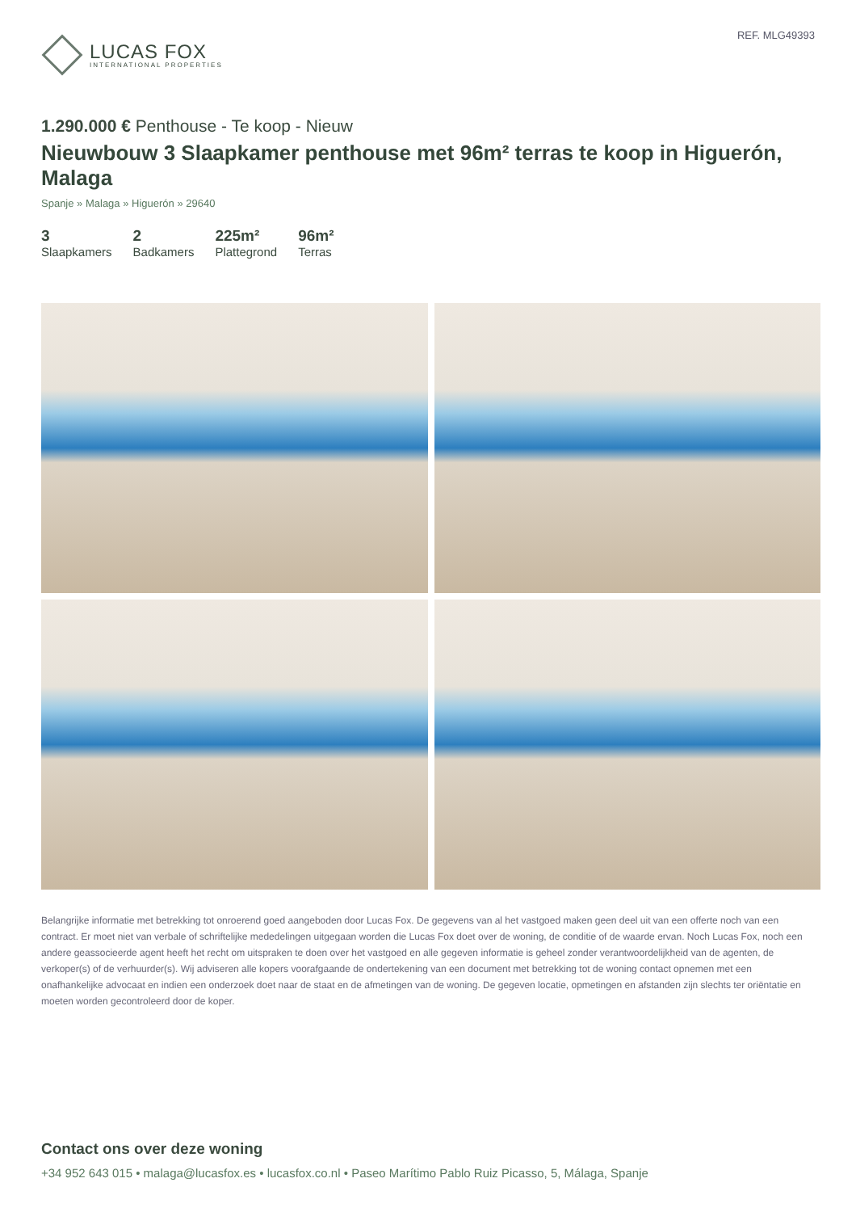LUCAS FOX
INTERNATIONAL PROPERTIES
REF. MLG49393
1.290.000 € Penthouse - Te koop - Nieuw
Nieuwbouw 3 Slaapkamer penthouse met 96m² terras te koop in Higuerón, Malaga
Spanje » Malaga » Higuerón » 29640
3
Slaapkamers
2
Badkamers
225m²
Plattegrond
96m²
Terras
Belangrijke informatie met betrekking tot onroerend goed aangeboden door Lucas Fox. De gegevens van al het vastgoed maken geen deel uit van een offerte noch van een contract. Er moet niet van verbale of schriftelijke mededelingen uitgegaan worden die Lucas Fox doet over de woning, de conditie of de waarde ervan. Noch Lucas Fox, noch een andere geassocieerde agent heeft het recht om uitspraken te doen over het vastgoed en alle gegeven informatie is geheel zonder verantwoordelijkheid van de agenten, de verkoper(s) of de verhuurder(s). Wij adviseren alle kopers voorafgaande de ondertekening van een document met betrekking tot de woning contact opnemen met een onafhankelijke advocaat en indien een onderzoek doet naar de staat en de afmetingen van de woning. De gegeven locatie, opmetingen en afstanden zijn slechts ter oriëntatie en moeten worden gecontroleerd door de koper.
Contact ons over deze woning
+34 952 643 015 • malaga@lucasfox.es • lucasfox.co.nl • Paseo Marítimo Pablo Ruiz Picasso, 5, Málaga, Spanje